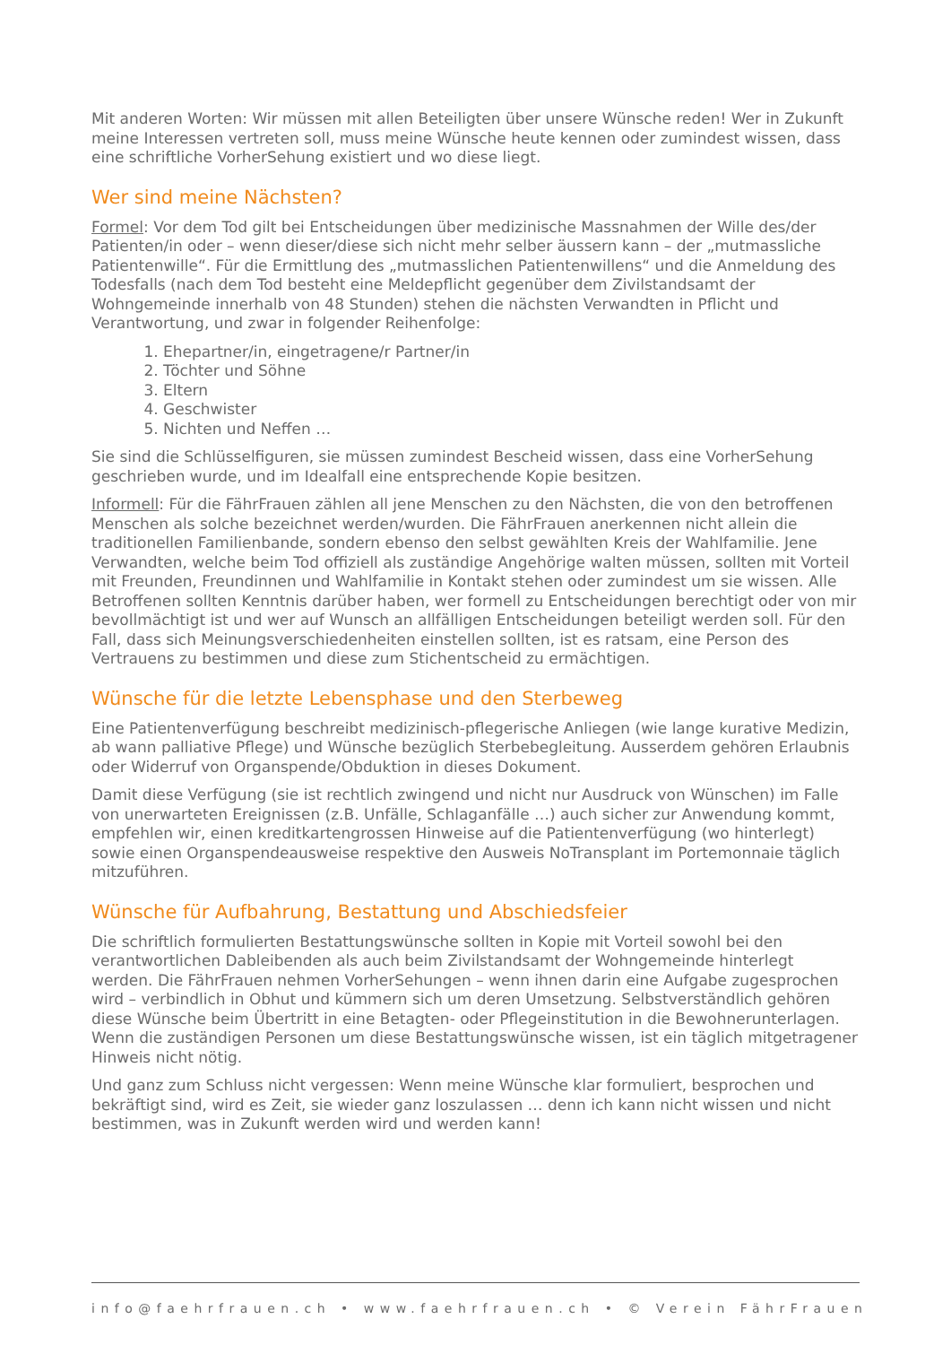Mit anderen Worten: Wir müssen mit allen Beteiligten über unsere Wünsche reden! Wer in Zukunft meine Interessen vertreten soll, muss meine Wünsche heute kennen oder zumindest wissen, dass eine schriftliche VorherSehung existiert und wo diese liegt.
Wer sind meine Nächsten?
Formel: Vor dem Tod gilt bei Entscheidungen über medizinische Massnahmen der Wille des/der Patienten/in oder – wenn dieser/diese sich nicht mehr selber äussern kann – der „mutmassliche Patientenwille“. Für die Ermittlung des „mutmasslichen Patientenwillens“ und die Anmeldung des Todesfalls (nach dem Tod besteht eine Meldepflicht gegenüber dem Zivilstandsamt der Wohngemeinde innerhalb von 48 Stunden) stehen die nächsten Verwandten in Pflicht und Verantwortung, und zwar in folgender Reihenfolge:
1. Ehepartner/in, eingetragene/r Partner/in
2. Töchter und Söhne
3. Eltern
4. Geschwister
5. Nichten und Neffen …
Sie sind die Schlüsselfiguren, sie müssen zumindest Bescheid wissen, dass eine VorherSehung geschrieben wurde, und im Idealfall eine entsprechende Kopie besitzen.
Informell: Für die FährFrauen zählen all jene Menschen zu den Nächsten, die von den betroffenen Menschen als solche bezeichnet werden/wurden. Die FährFrauen anerkennen nicht allein die traditionellen Familienbande, sondern ebenso den selbst gewählten Kreis der Wahlfamilie. Jene Verwandten, welche beim Tod offiziell als zuständige Angehörige walten müssen, sollten mit Vorteil mit Freunden, Freundinnen und Wahlfamilie in Kontakt stehen oder zumindest um sie wissen. Alle Betroffenen sollten Kenntnis darüber haben, wer formell zu Entscheidungen berechtigt oder von mir bevollmächtigt ist und wer auf Wunsch an allfälligen Entscheidungen beteiligt werden soll. Für den Fall, dass sich Meinungsverschiedenheiten einstellen sollten, ist es ratsam, eine Person des Vertrauens zu bestimmen und diese zum Stichentscheid zu ermächtigen.
Wünsche für die letzte Lebensphase und den Sterbeweg
Eine Patientenverfügung beschreibt medizinisch-pflegerische Anliegen (wie lange kurative Medizin, ab wann palliative Pflege) und Wünsche bezüglich Sterbebegleitung. Ausserdem gehören Erlaubnis oder Widerruf von Organspende/Obduktion in dieses Dokument.
Damit diese Verfügung (sie ist rechtlich zwingend und nicht nur Ausdruck von Wünschen) im Falle von unerwarteten Ereignissen (z.B. Unfälle, Schlaganfälle …) auch sicher zur Anwendung kommt, empfehlen wir, einen kreditkartengrossen Hinweise auf die Patientenverfügung (wo hinterlegt) sowie einen Organspendeausweise respektive den Ausweis NoTransplant im Portemonnaie täglich mitzuführen.
Wünsche für Aufbahrung, Bestattung und Abschiedsfeier
Die schriftlich formulierten Bestattungswünsche sollten in Kopie mit Vorteil sowohl bei den verantwortlichen Dableibenden als auch beim Zivilstandsamt der Wohngemeinde hinterlegt werden. Die FährFrauen nehmen VorherSehungen – wenn ihnen darin eine Aufgabe zugesprochen wird – verbindlich in Obhut und kümmern sich um deren Umsetzung. Selbstverständlich gehören diese Wünsche beim Übertritt in eine Betagten- oder Pflegeinstitution in die Bewohnerunterlagen. Wenn die zuständigen Personen um diese Bestattungswünsche wissen, ist ein täglich mitgetragener Hinweis nicht nötig.
Und ganz zum Schluss nicht vergessen: Wenn meine Wünsche klar formuliert, besprochen und bekräftigt sind, wird es Zeit, sie wieder ganz loszulassen … denn ich kann nicht wissen und nicht bestimmen, was in Zukunft werden wird und werden kann!
info@faehrfrauen.ch • www.faehrfrauen.ch • © Verein FährFrauen